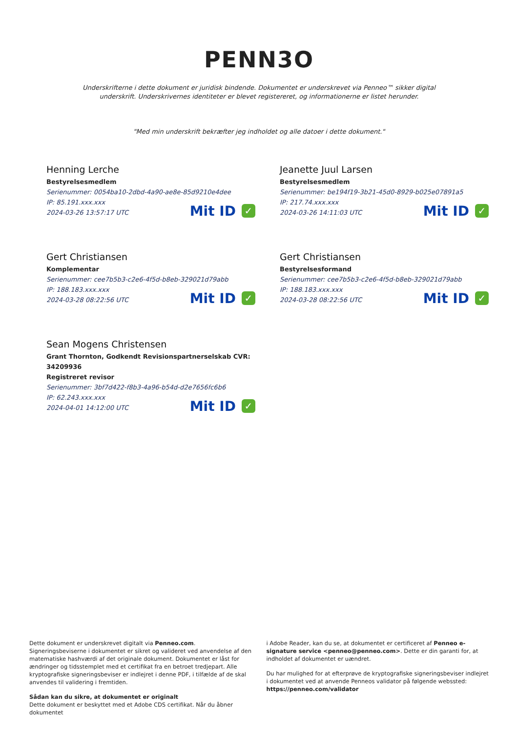PENN3O
Underskrifterne i dette dokument er juridisk bindende. Dokumentet er underskrevet via Penneo™ sikker digital underskrift. Underskrivernes identiteter er blevet registereret, og informationerne er listet herunder.
"Med min underskrift bekræfter jeg indholdet og alle datoer i dette dokument."
Henning Lerche
Bestyrelsesmedlem
Serienummer: 0054ba10-2dbd-4a90-ae8e-85d9210e4dee
IP: 85.191.xxx.xxx
2024-03-26 13:57:17 UTC
Mit ID ✓
Jeanette Juul Larsen
Bestyrelsesmedlem
Serienummer: be194f19-3b21-45d0-8929-b025e07891a5
IP: 217.74.xxx.xxx
2024-03-26 14:11:03 UTC
Mit ID ✓
Gert Christiansen
Komplementar
Serienummer: cee7b5b3-c2e6-4f5d-b8eb-329021d79abb
IP: 188.183.xxx.xxx
2024-03-28 08:22:56 UTC
Mit ID ✓
Gert Christiansen
Bestyrelsesformand
Serienummer: cee7b5b3-c2e6-4f5d-b8eb-329021d79abb
IP: 188.183.xxx.xxx
2024-03-28 08:22:56 UTC
Mit ID ✓
Sean Mogens Christensen
Grant Thornton, Godkendt Revisionspartnerselskab CVR: 34209936
Registreret revisor
Serienummer: 3bf7d422-f8b3-4a96-b54d-d2e7656fc6b6
IP: 62.243.xxx.xxx
2024-04-01 14:12:00 UTC
Mit ID ✓
Dette dokument er underskrevet digitalt via Penneo.com. Signeringsbeviserne i dokumentet er sikret og valideret ved anvendelse af den matematiske hashværdi af det originale dokument. Dokumentet er låst for ændringer og tidsstemplet med et certifikat fra en betroet tredjepart. Alle kryptografiske signeringsbeviser er indlejret i denne PDF, i tilfælde af de skal anvendes til validering i fremtiden.
Sådan kan du sikre, at dokumentet er originalt
Dette dokument er beskyttet med et Adobe CDS certifikat. Når du åbner dokumentet
i Adobe Reader, kan du se, at dokumentet er certificeret af Penneo e-signature service <penneo@penneo.com>. Dette er din garanti for, at indholdet af dokumentet er uændret.
Du har mulighed for at efterprøve de kryptografiske signeringsbeviser indlejret i dokumentet ved at anvende Penneos validator på følgende webssted: https://penneo.com/validator